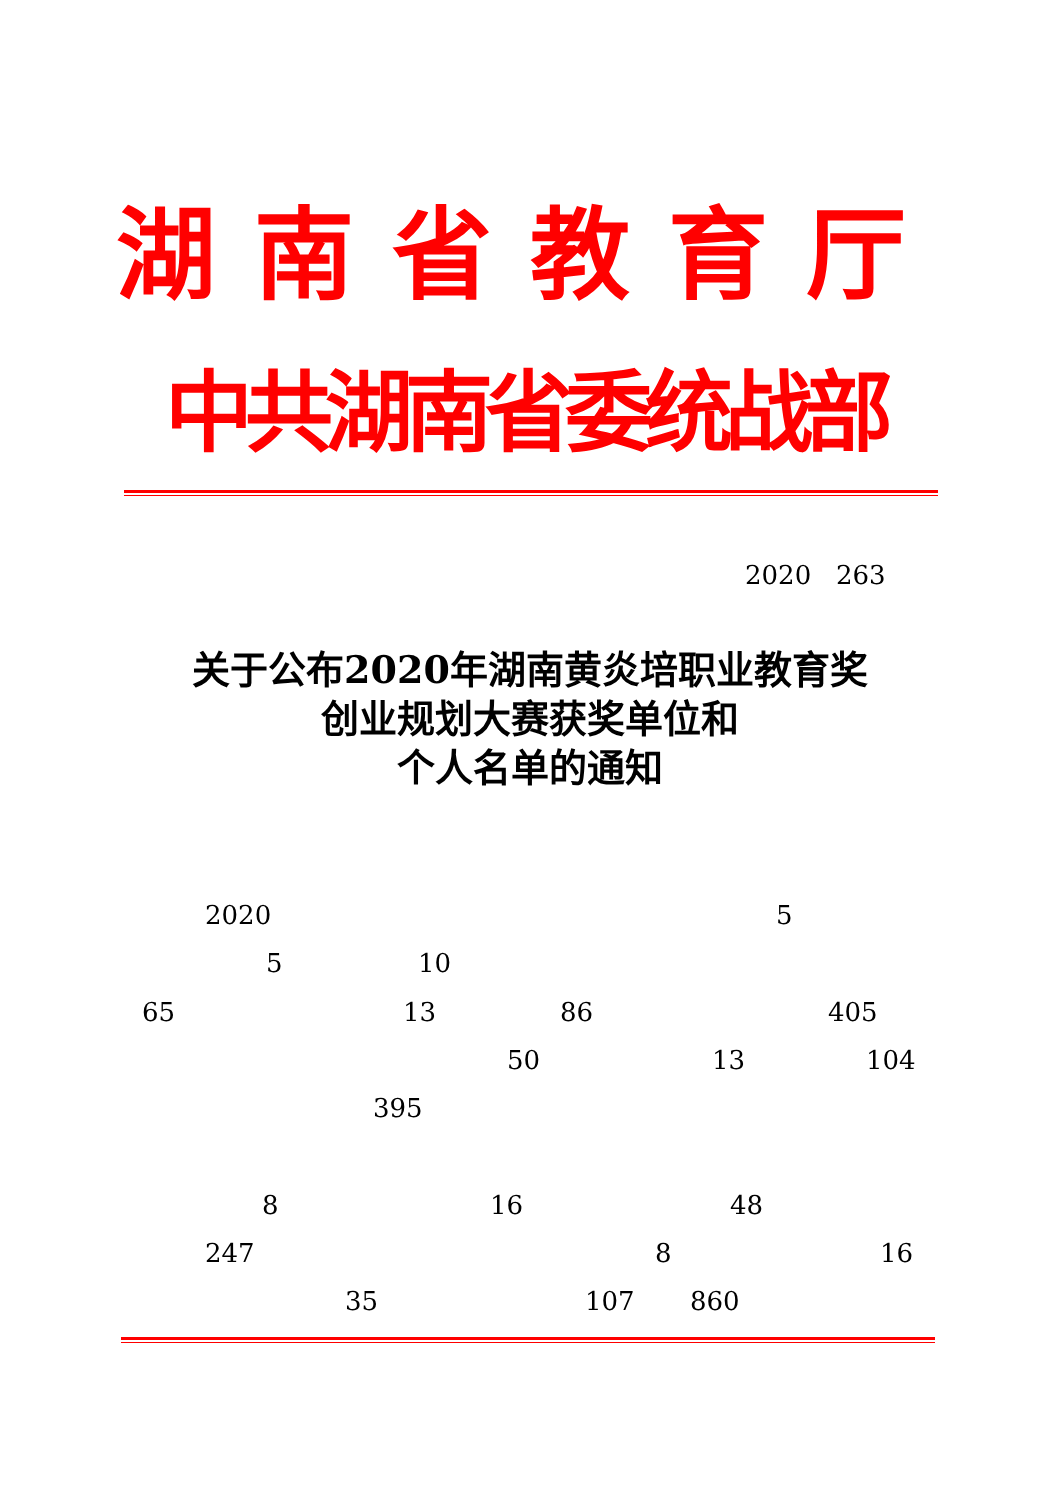湖南省教育厅
中共湖南省委统战部
2020 263
关于公布2020年湖南黄炎培职业教育奖
创业规划大赛获奖单位和
个人名单的通知
2020 5
5 10
65 13 86 405
50 13 104
395
8 16 48
247 8 16
35 107 860